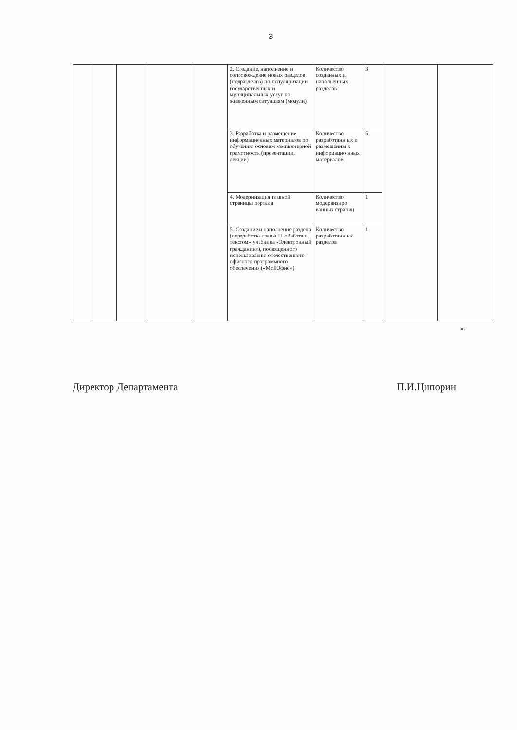3
| | | | | | 2. Создание, наполнение и сопровождение новых разделов (подразделов) по популяризации государственных и муниципальных услуг по жизненным ситуациям (модули) | Количество созданных и наполненных разделов | 3 | | |
| | | | | | 3. Разработка и размещение информационных материалов по обучению основам компьютерной грамотности (презентации, лекции) | Количество разработанн ых и размещенны х информацио нных материалов | 5 | | |
| | | | | | 4. Модернизация главной страницы портала | Количество модернизиро ванных страниц | 1 | | |
| | | | | | 5. Создание и наполнение раздела (переработка главы III «Работа с текстом» учебника «Электронный гражданин»), посвященного использованию отечественного офисного программного обеспечения («МойОфис») | Количество разработанн ых разделов | 1 | | |
».
Директор Департамента П.И.Ципорин